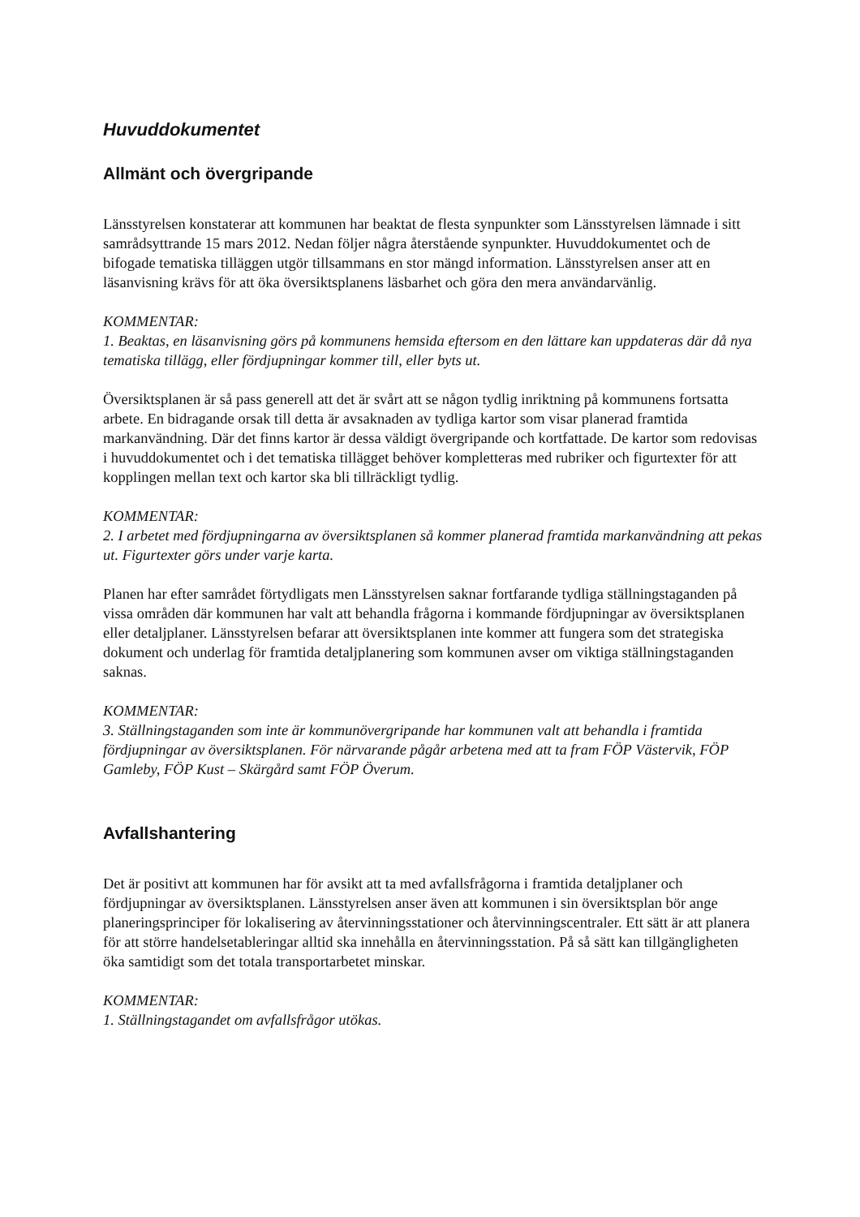Huvuddokumentet
Allmänt och övergripande
Länsstyrelsen konstaterar att kommunen har beaktat de flesta synpunkter som Länsstyrelsen lämnade i sitt samrådsyttrande 15 mars 2012. Nedan följer några återstående synpunkter. Huvuddokumentet och de bifogade tematiska tilläggen utgör tillsammans en stor mängd information. Länsstyrelsen anser att en läsanvisning krävs för att öka översiktsplanens läsbarhet och göra den mera användarvänlig.
KOMMENTAR:
1. Beaktas, en läsanvisning görs på kommunens hemsida eftersom en den lättare kan uppdateras där då nya tematiska tillägg, eller fördjupningar kommer till, eller byts ut.
Översiktsplanen är så pass generell att det är svårt att se någon tydlig inriktning på kommunens fortsatta arbete. En bidragande orsak till detta är avsaknaden av tydliga kartor som visar planerad framtida markanvändning. Där det finns kartor är dessa väldigt övergripande och kortfattade. De kartor som redovisas i huvuddokumentet och i det tematiska tillägget behöver kompletteras med rubriker och figurtexter för att kopplingen mellan text och kartor ska bli tillräckligt tydlig.
KOMMENTAR:
2. I arbetet med fördjupningarna av översiktsplanen så kommer planerad framtida markanvändning att pekas ut. Figurtexter görs under varje karta.
Planen har efter samrådet förtydligats men Länsstyrelsen saknar fortfarande tydliga ställningstaganden på vissa områden där kommunen har valt att behandla frågorna i kommande fördjupningar av översiktsplanen eller detaljplaner. Länsstyrelsen befarar att översiktsplanen inte kommer att fungera som det strategiska dokument och underlag för framtida detaljplanering som kommunen avser om viktiga ställningstaganden saknas.
KOMMENTAR:
3. Ställningstaganden som inte är kommunövergripande har kommunen valt att behandla i framtida fördjupningar av översiktsplanen. För närvarande pågår arbetena med att ta fram FÖP Västervik, FÖP Gamleby, FÖP Kust – Skärgård samt FÖP Överum.
Avfallshantering
Det är positivt att kommunen har för avsikt att ta med avfallsfrågorna i framtida detaljplaner och fördjupningar av översiktsplanen. Länsstyrelsen anser även att kommunen i sin översiktsplan bör ange planeringsprinciper för lokalisering av återvinningsstationer och återvinningscentraler. Ett sätt är att planera för att större handelsetableringar alltid ska innehålla en återvinningsstation. På så sätt kan tillgängligheten öka samtidigt som det totala transportarbetet minskar.
KOMMENTAR:
1. Ställningstagandet om avfallsfrågor utökas.